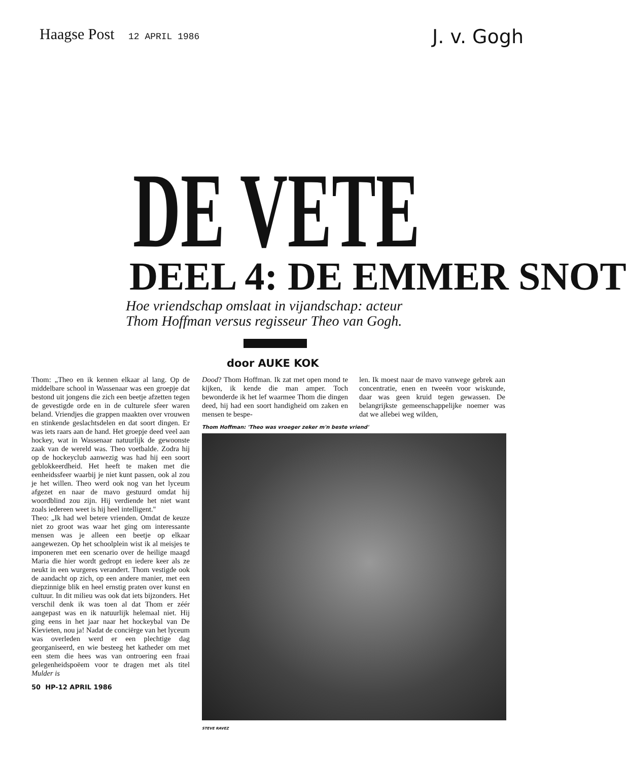Haagse Post 12 APRIL 1986
J. v. Gogh
DE VETE
DEEL 4: DE EMMER SNOT
Hoe vriendschap omslaat in vijandschap: acteur
Thom Hoffman versus regisseur Theo van Gogh.
door AUKE KOK
Thom: „Theo en ik kennen elkaar al lang. Op de middelbare school in Wassenaar was een groepje dat bestond uit jongens die zich een beetje afzetten tegen de gevestigde orde en in de culturele sfeer waren beland. Vriendjes die grappen maakten over vrouwen en stinkende geslachtsdelen en dat soort dingen. Er was iets raars aan de hand. Het groepje deed veel aan hockey, wat in Wassenaar natuurlijk de gewoonste zaak van de wereld was. Theo voetbalde. Zodra hij op de hockeyclub aanwezig was had hij een soort geblokkeerdheid. Het heeft te maken met die eenheidssfeer waarbij je niet kunt passen, ook al zou je het willen. Theo werd ook nog van het lyceum afgezet en naar de mavo gestuurd omdat hij woordblind zou zijn. Hij verdiende het niet want zoals iedereen weet is hij heel intelligent."
Theo: „Ik had wel betere vrienden. Omdat de keuze niet zo groot was waar het ging om interessante mensen was je alleen een beetje op elkaar aangewezen. Op het schoolplein wist ik al meisjes te imponeren met een scenario over de heilige maagd Maria die hier wordt gedropt en iedere keer als ze neukt in een wurgeres verandert. Thom vestigde ook de aandacht op zich, op een andere manier, met een diepzinnige blik en heel ernstig praten over kunst en cultuur. In dit milieu was ook dat iets bijzonders. Het verschil denk ik was toen al dat Thom er zéér aangepast was en ik natuurlijk helemaal niet. Hij ging eens in het jaar naar het hockeybal van De Kievieten, nou ja! Nadat de conciërge van het lyceum was overleden werd er een plechtige dag georganiseerd, en wie besteeg het katheder om met een stem die hees was van ontroering een fraai gelegenheidspoëem voor te dragen met als titel Mulder is
50 HP-12 APRIL 1986
Dood? Thom Hoffman. Ik zat met open mond te kijken, ik kende die man amper. Toch bewonderde ik het lef waarmee Thom die dingen deed, hij had een soort handigheid om zaken en mensen te bespe-
len. Ik moest naar de mavo vanwege gebrek aan concentratie, enen en tweeën voor wiskunde, daar was geen kruid tegen gewassen. De belangrijkste gemeenschappelijke noemer was dat we allebei weg wilden,
Thom Hoffman: 'Theo was vroeger zeker m'n beste vriend'
STEVE RAVEZ